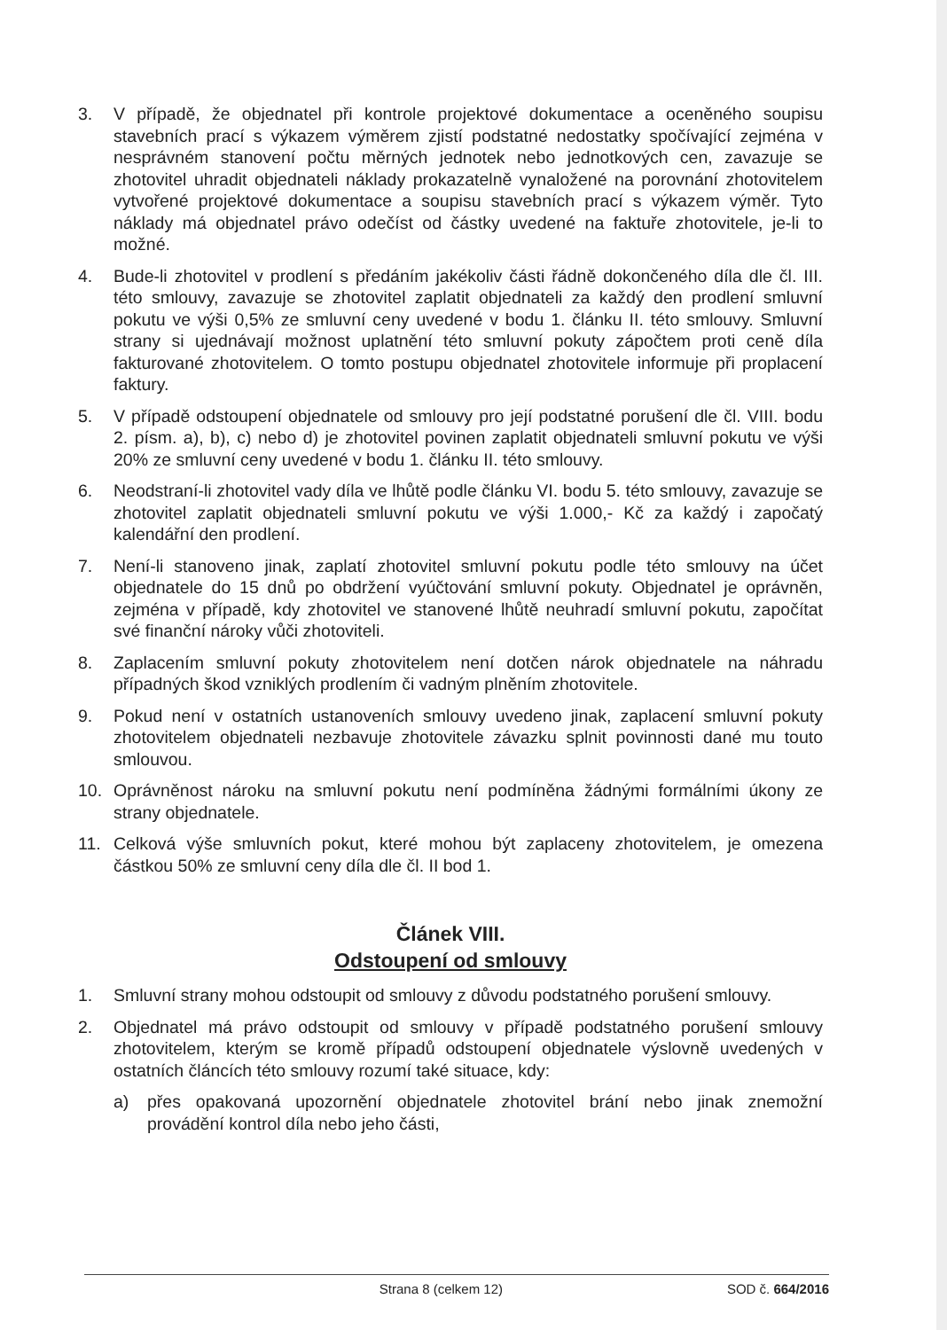3. V případě, že objednatel při kontrole projektové dokumentace a oceněného soupisu stavebních prací s výkazem výměrem zjistí podstatné nedostatky spočívající zejména v nesprávném stanovení počtu měrných jednotek nebo jednotkových cen, zavazuje se zhotovitel uhradit objednateli náklady prokazatelně vynaložené na porovnání zhotovitelem vytvořené projektové dokumentace a soupisu stavebních prací s výkazem výměr. Tyto náklady má objednatel právo odečíst od částky uvedené na faktuře zhotovitele, je-li to možné.
4. Bude-li zhotovitel v prodlení s předáním jakékoliv části řádně dokončeného díla dle čl. III. této smlouvy, zavazuje se zhotovitel zaplatit objednateli za každý den prodlení smluvní pokutu ve výši 0,5% ze smluvní ceny uvedené v bodu 1. článku II. této smlouvy. Smluvní strany si ujednávají možnost uplatnění této smluvní pokuty zápočtem proti ceně díla fakturované zhotovitelem. O tomto postupu objednatel zhotovitele informuje při proplacení faktury.
5. V případě odstoupení objednatele od smlouvy pro její podstatné porušení dle čl. VIII. bodu 2. písm. a), b), c) nebo d) je zhotovitel povinen zaplatit objednateli smluvní pokutu ve výši 20% ze smluvní ceny uvedené v bodu 1. článku II. této smlouvy.
6. Neodstraní-li zhotovitel vady díla ve lhůtě podle článku VI. bodu 5. této smlouvy, zavazuje se zhotovitel zaplatit objednateli smluvní pokutu ve výši 1.000,- Kč za každý i započatý kalendářní den prodlení.
7. Není-li stanoveno jinak, zaplatí zhotovitel smluvní pokutu podle této smlouvy na účet objednatele do 15 dnů po obdržení vyúčtování smluvní pokuty. Objednatel je oprávněn, zejména v případě, kdy zhotovitel ve stanovené lhůtě neuhradí smluvní pokutu, započítat své finanční nároky vůči zhotoviteli.
8. Zaplacením smluvní pokuty zhotovitelem není dotčen nárok objednatele na náhradu případných škod vzniklých prodlením či vadným plněním zhotovitele.
9. Pokud není v ostatních ustanoveních smlouvy uvedeno jinak, zaplacení smluvní pokuty zhotovitelem objednateli nezbavuje zhotovitele závazku splnit povinnosti dané mu touto smlouvou.
10. Oprávněnost nároku na smluvní pokutu není podmíněna žádnými formálními úkony ze strany objednatele.
11. Celková výše smluvních pokut, které mohou být zaplaceny zhotovitelem, je omezena částkou 50% ze smluvní ceny díla dle čl. II bod 1.
Článek VIII.
Odstoupení od smlouvy
1. Smluvní strany mohou odstoupit od smlouvy z důvodu podstatného porušení smlouvy.
2. Objednatel má právo odstoupit od smlouvy v případě podstatného porušení smlouvy zhotovitelem, kterým se kromě případů odstoupení objednatele výslovně uvedených v ostatních článcích této smlouvy rozumí také situace, kdy:
a) přes opakovaná upozornění objednatele zhotovitel brání nebo jinak znemožní provádění kontrol díla nebo jeho části,
Strana 8 (celkem 12) SOD č. 664/2016